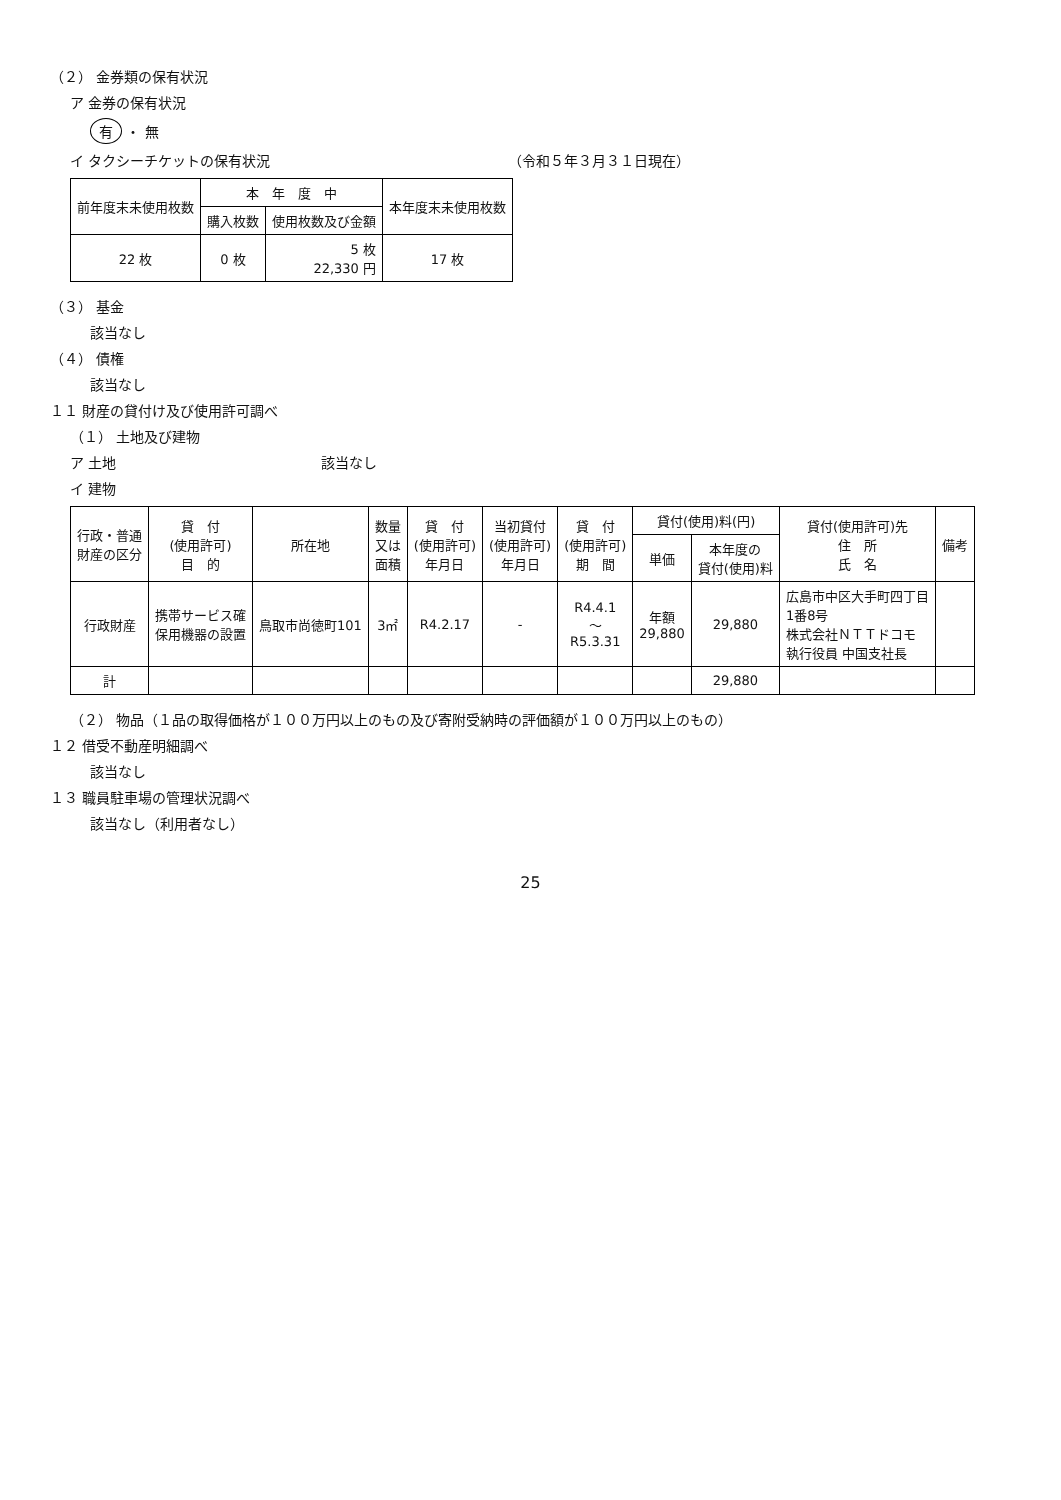（２） 金券類の保有状況
ア 金券の保有状況
有 ・ 無
イ タクシーチケットの保有状況 （令和５年３月３１日現在）
| 前年度末未使用枚数 | 本 年 度 中 | | 本年度末未使用枚数 |
| --- | --- | --- | --- |
| | 購入枚数 | 使用枚数及び金額 | |
| 22 枚 | 0 枚 | 5 枚 22,330 円 | 17 枚 |
（３） 基金
該当なし
（４） 債権
該当なし
１１ 財産の貸付け及び使用許可調べ
（１） 土地及び建物
ア 土地 該当なし
イ 建物
| 行政・普通 財産の区分 | 貸 付 (使用許可) 目 的 | 所在地 | 数量 又は 面積 | 貸 付 (使用許可) 年月日 | 当初貸付 (使用許可) 年月日 | 貸 付 (使用許可) 期 間 | 貸付(使用)料(円) | | 貸付(使用許可)先 住 所 氏 名 | 備考 |
| --- | --- | --- | --- | --- | --- | --- | --- | --- | --- | --- |
| | | | | | | | 単価 | 本年度の 貸付(使用)料 | | |
| 行政財産 | 携帯サービス確 保用機器の設置 | 鳥取市尚徳町101 | 3㎡ | R4.2.17 | - | R4.4.1 ～ R5.3.31 | 年額 29,880 | 29,880 | 広島市中区大手町四丁目 1番8号 株式会社ＮＴＴドコモ 執行役員 中国支社長 | |
| 計 | | | | | | | | 29,880 | | |
（２） 物品（１品の取得価格が１００万円以上のもの及び寄附受納時の評価額が１００万円以上のもの）
１２ 借受不動産明細調べ
該当なし
１３ 職員駐車場の管理状況調べ
該当なし（利用者なし）
25